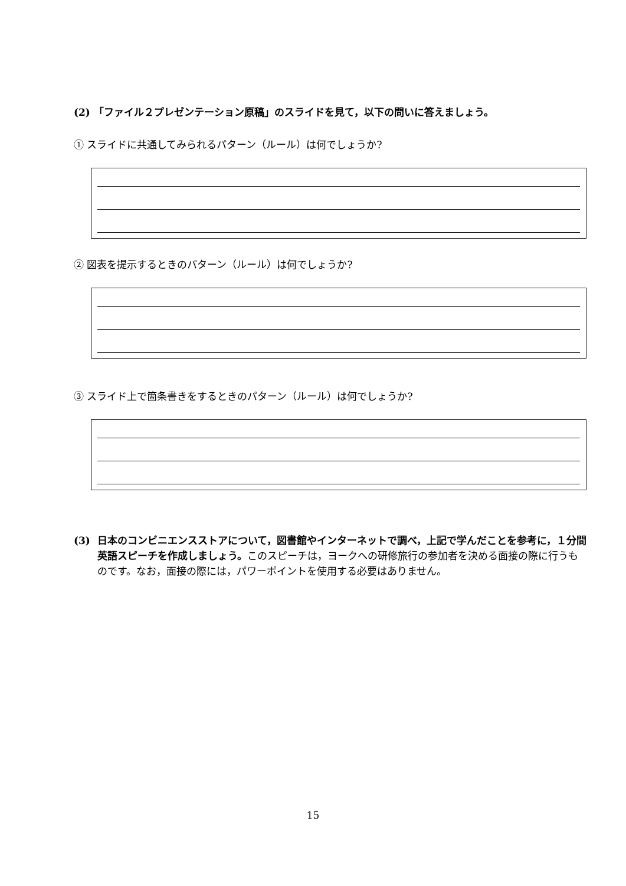(2) 「ファイル２プレゼンテーション原稿」のスライドを見て，以下の問いに答えましょう。
① スライドに共通してみられるパターン（ルール）は何でしょうか?
② 図表を提示するときのパターン（ルール）は何でしょうか?
③ スライド上で箇条書きをするときのパターン（ルール）は何でしょうか?
(3) 日本のコンビニエンスストアについて，図書館やインターネットで調べ，上記で学んだことを参考に，１分間英語スピーチを作成しましょう。このスピーチは，ヨークへの研修旅行の参加者を決める面接の際に行うものです。なお，面接の際には，パワーポイントを使用する必要はありません。
15